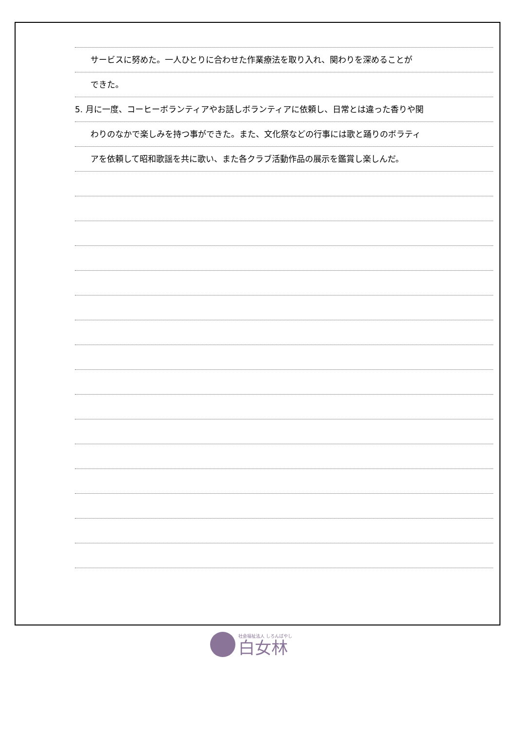サービスに努めた。一人ひとりに合わせた作業療法を取り入れ、関わりを深めることが
できた。
5. 月に一度、コーヒーボランティアやお話しボランティアに依頼し、日常とは違った香りや関
わりのなかで楽しみを持つ事ができた。また、文化祭などの行事には歌と踊りのボラティ
アを依頼して昭和歌謡を共に歌い、また各クラブ活動作品の展示を鑑賞し楽しんだ。
社会福祉法人 しろんばやし
白女林